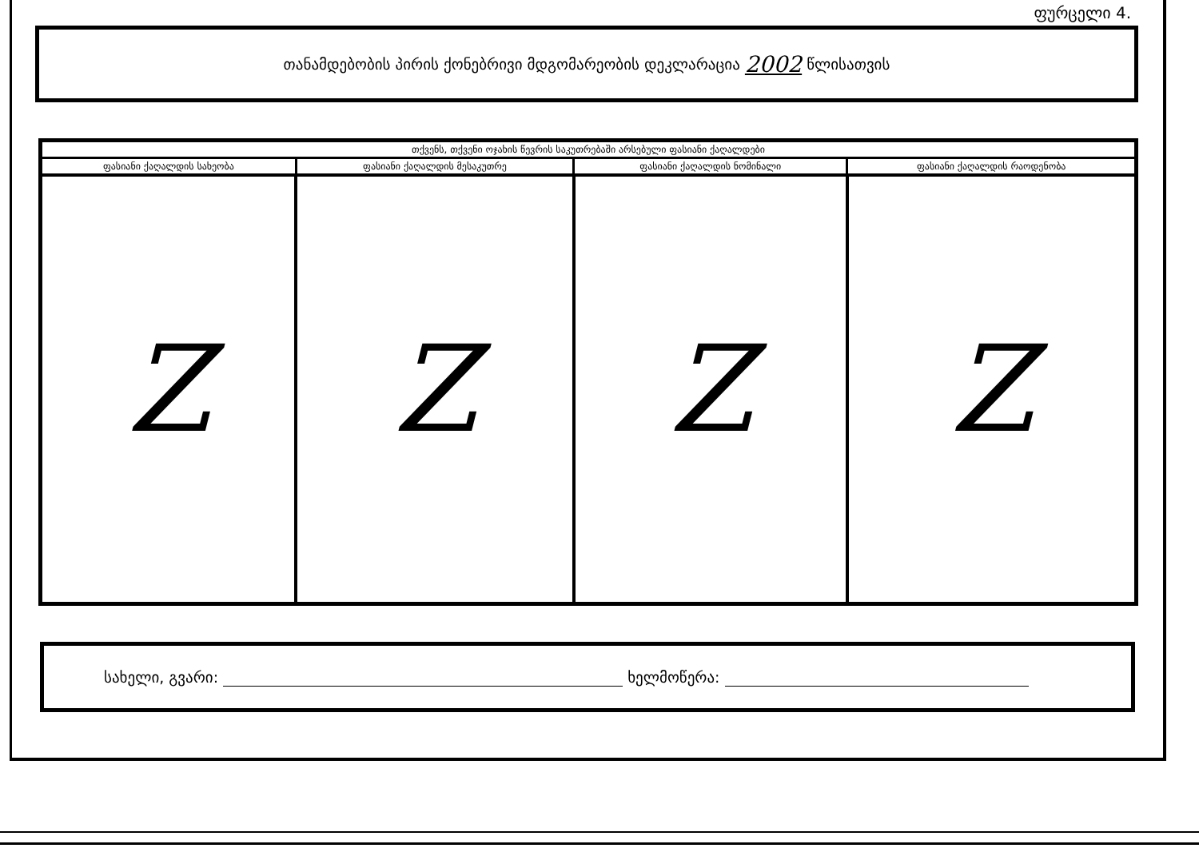ფურცელი 4.
თანამდებობის პირის ქონებრივი მდგომარეობის დეკლარაცია 2002 წლისათვის
| თქვენს, თქვენი ოჯახის წევრის საკუთრებაში არსებული ფასიანი ქაღალდები | | | |
| --- | --- | --- | --- |
| ფასიანი ქაღალდის სახეობა | ფასიანი ქაღალდის მესაკუთრე | ფასიანი ქაღალდის ნომინალი | ფასიანი ქაღალდის რაოდენობა |
| Z | Z | Z | Z |
სახელი, გვარი: ხელმოწერა: